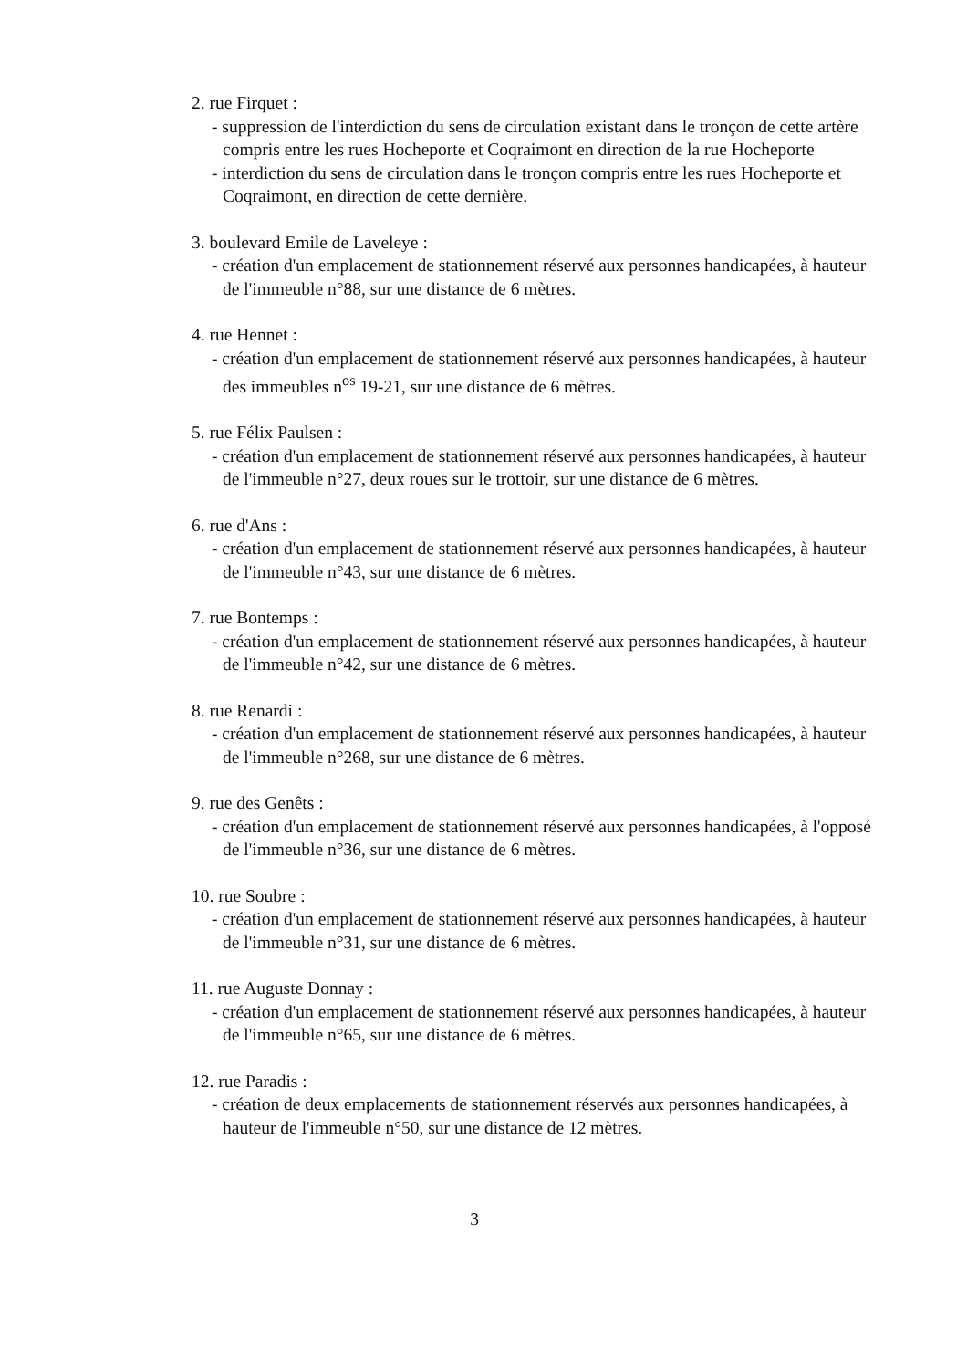2. rue Firquet :
- suppression de l'interdiction du sens de circulation existant dans le tronçon de cette artère compris entre les rues Hocheporte et Coqraimont en direction de la rue Hocheporte
- interdiction du sens de circulation dans le tronçon compris entre les rues Hocheporte et Coqraimont, en direction de cette dernière.
3. boulevard Emile de Laveleye :
- création d'un emplacement de stationnement réservé aux personnes handicapées, à hauteur de l'immeuble n°88, sur une distance de 6 mètres.
4. rue Hennet :
- création d'un emplacement de stationnement réservé aux personnes handicapées, à hauteur des immeubles n<sup>os</sup> 19-21, sur une distance de 6 mètres.
5. rue Félix Paulsen :
- création d'un emplacement de stationnement réservé aux personnes handicapées, à hauteur de l'immeuble n°27, deux roues sur le trottoir, sur une distance de 6 mètres.
6. rue d'Ans :
- création d'un emplacement de stationnement réservé aux personnes handicapées, à hauteur de l'immeuble n°43, sur une distance de 6 mètres.
7. rue Bontemps :
- création d'un emplacement de stationnement réservé aux personnes handicapées, à hauteur de l'immeuble n°42, sur une distance de 6 mètres.
8. rue Renardi :
- création d'un emplacement de stationnement réservé aux personnes handicapées, à hauteur de l'immeuble n°268, sur une distance de 6 mètres.
9. rue des Genêts :
- création d'un emplacement de stationnement réservé aux personnes handicapées, à l'opposé de l'immeuble n°36, sur une distance de 6 mètres.
10. rue Soubre :
- création d'un emplacement de stationnement réservé aux personnes handicapées, à hauteur de l'immeuble n°31, sur une distance de 6 mètres.
11. rue Auguste Donnay :
- création d'un emplacement de stationnement réservé aux personnes handicapées, à hauteur de l'immeuble n°65, sur une distance de 6 mètres.
12. rue Paradis :
- création de deux emplacements de stationnement réservés aux personnes handicapées, à hauteur de l'immeuble n°50, sur une distance de 12 mètres.
3